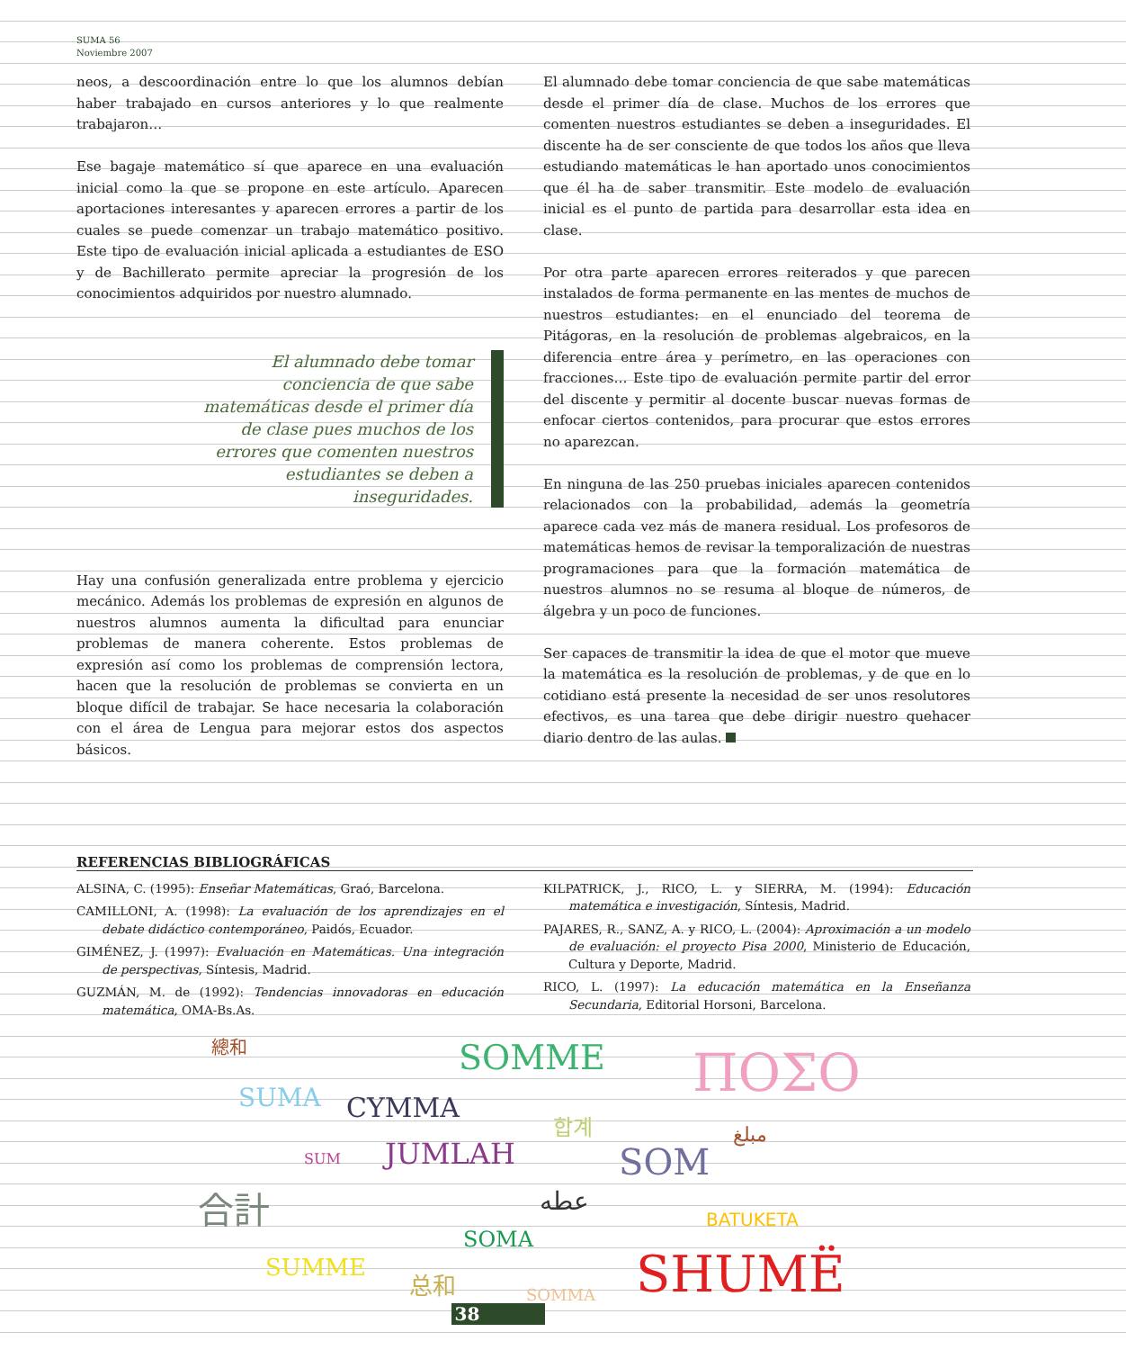SUMA 56
Noviembre 2007
neos, a descoordinación entre lo que los alumnos debían haber trabajado en cursos anteriores y lo que realmente trabajaron…
Ese bagaje matemático sí que aparece en una evaluación inicial como la que se propone en este artículo. Aparecen aportaciones interesantes y aparecen errores a partir de los cuales se puede comenzar un trabajo matemático positivo. Este tipo de evaluación inicial aplicada a estudiantes de ESO y de Bachillerato permite apreciar la progresión de los conocimientos adquiridos por nuestro alumnado.
El alumnado debe tomar conciencia de que sabe matemáticas desde el primer día de clase pues muchos de los errores que comenten nuestros estudiantes se deben a inseguridades.
Hay una confusión generalizada entre problema y ejercicio mecánico. Además los problemas de expresión en algunos de nuestros alumnos aumenta la dificultad para enunciar problemas de manera coherente. Estos problemas de expresión así como los problemas de comprensión lectora, hacen que la resolución de problemas se convierta en un bloque difícil de trabajar. Se hace necesaria la colaboración con el área de Lengua para mejorar estos dos aspectos básicos.
El alumnado debe tomar conciencia de que sabe matemáticas desde el primer día de clase. Muchos de los errores que comenten nuestros estudiantes se deben a inseguridades. El discente ha de ser consciente de que todos los años que lleva estudiando matemáticas le han aportado unos conocimientos que él ha de saber transmitir. Este modelo de evaluación inicial es el punto de partida para desarrollar esta idea en clase.
Por otra parte aparecen errores reiterados y que parecen instalados de forma permanente en las mentes de muchos de nuestros estudiantes: en el enunciado del teorema de Pitágoras, en la resolución de problemas algebraicos, en la diferencia entre área y perímetro, en las operaciones con fracciones… Este tipo de evaluación permite partir del error del discente y permitir al docente buscar nuevas formas de enfocar ciertos contenidos, para procurar que estos errores no aparezcan.
En ninguna de las 250 pruebas iniciales aparecen contenidos relacionados con la probabilidad, además la geometría aparece cada vez más de manera residual. Los profesoros de matemáticas hemos de revisar la temporalización de nuestras programaciones para que la formación matemática de nuestros alumnos no se resuma al bloque de números, de álgebra y un poco de funciones.
Ser capaces de transmitir la idea de que el motor que mueve la matemática es la resolución de problemas, y de que en lo cotidiano está presente la necesidad de ser unos resolutores efectivos, es una tarea que debe dirigir nuestro quehacer diario dentro de las aulas.
REFERENCIAS BIBLIOGRÁFICAS
ALSINA, C. (1995): Enseñar Matemáticas, Graó, Barcelona.
CAMILLONI, A. (1998): La evaluación de los aprendizajes en el debate didáctico contemporáneo, Paidós, Ecuador.
GIMÉNEZ, J. (1997): Evaluación en Matemáticas. Una integración de perspectivas, Síntesis, Madrid.
GUZMÁN, M. de (1992): Tendencias innovadoras en educación matemática, OMA-Bs.As.
KILPATRICK, J., RICO, L. y SIERRA, M. (1994): Educación matemática e investigación, Síntesis, Madrid.
PAJARES, R., SANZ, A. y RICO, L. (2004): Aproximación a un modelo de evaluación: el proyecto Pisa 2000, Ministerio de Educación, Cultura y Deporte, Madrid.
RICO, L. (1997): La educación matemática en la Enseñanza Secundaria, Editorial Horsoni, Barcelona.
總和 SOMME ΠΟΣΟ SUMA CYMMA 합계 مبلغ
SUM JUMLAH SOM
合計 عطه
BATUKETA
SOMA
SUMME 总和 SOMMA SHUMË
38